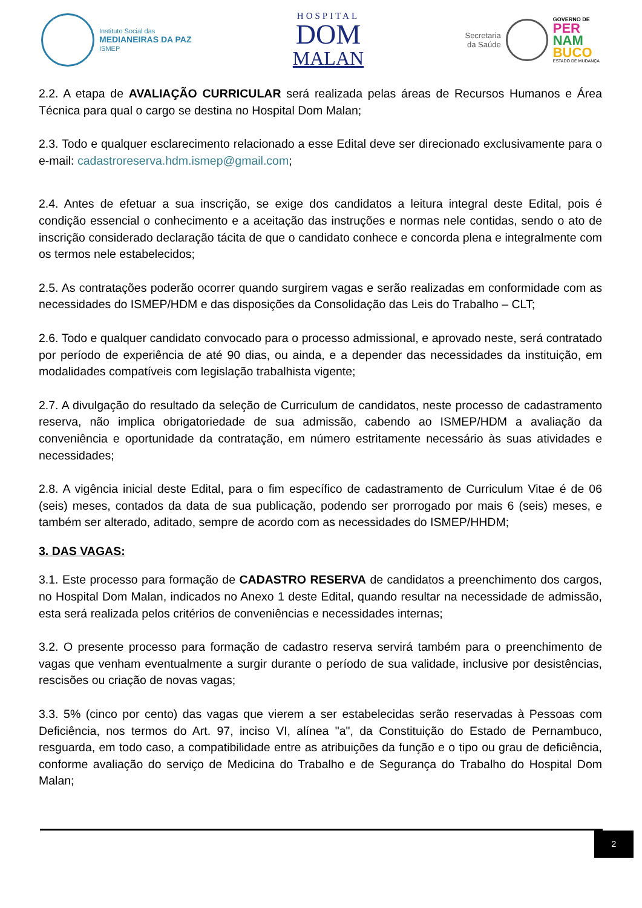Instituto Social das
MEDIANEIRAS DA PAZ
ISMEP
HOSPITAL
DOM
MALAN
Secretaria
da Saúde
GOVERNO DE
PER
NAM
BUCO
ESTADO DE MUDANÇA
2.2. A etapa de AVALIAÇÃO CURRICULAR será realizada pelas áreas de Recursos Humanos e Área Técnica para qual o cargo se destina no Hospital Dom Malan;
2.3. Todo e qualquer esclarecimento relacionado a esse Edital deve ser direcionado exclusivamente para o e-mail: cadastroreserva.hdm.ismep@gmail.com;
2.4. Antes de efetuar a sua inscrição, se exige dos candidatos a leitura integral deste Edital, pois é condição essencial o conhecimento e a aceitação das instruções e normas nele contidas, sendo o ato de inscrição considerado declaração tácita de que o candidato conhece e concorda plena e integralmente com os termos nele estabelecidos;
2.5. As contratações poderão ocorrer quando surgirem vagas e serão realizadas em conformidade com as necessidades do ISMEP/HDM e das disposições da Consolidação das Leis do Trabalho – CLT;
2.6. Todo e qualquer candidato convocado para o processo admissional, e aprovado neste, será contratado por período de experiência de até 90 dias, ou ainda, e a depender das necessidades da instituição, em modalidades compatíveis com legislação trabalhista vigente;
2.7. A divulgação do resultado da seleção de Curriculum de candidatos, neste processo de cadastramento reserva, não implica obrigatoriedade de sua admissão, cabendo ao ISMEP/HDM a avaliação da conveniência e oportunidade da contratação, em número estritamente necessário às suas atividades e necessidades;
2.8. A vigência inicial deste Edital, para o fim específico de cadastramento de Curriculum Vitae é de 06 (seis) meses, contados da data de sua publicação, podendo ser prorrogado por mais 6 (seis) meses, e também ser alterado, aditado, sempre de acordo com as necessidades do ISMEP/HHDM;
3. DAS VAGAS:
3.1. Este processo para formação de CADASTRO RESERVA de candidatos a preenchimento dos cargos, no Hospital Dom Malan, indicados no Anexo 1 deste Edital, quando resultar na necessidade de admissão, esta será realizada pelos critérios de conveniências e necessidades internas;
3.2. O presente processo para formação de cadastro reserva servirá também para o preenchimento de vagas que venham eventualmente a surgir durante o período de sua validade, inclusive por desistências, rescisões ou criação de novas vagas;
3.3. 5% (cinco por cento) das vagas que vierem a ser estabelecidas serão reservadas à Pessoas com Deficiência, nos termos do Art. 97, inciso VI, alínea "a", da Constituição do Estado de Pernambuco, resguarda, em todo caso, a compatibilidade entre as atribuições da função e o tipo ou grau de deficiência, conforme avaliação do serviço de Medicina do Trabalho e de Segurança do Trabalho do Hospital Dom Malan;
2